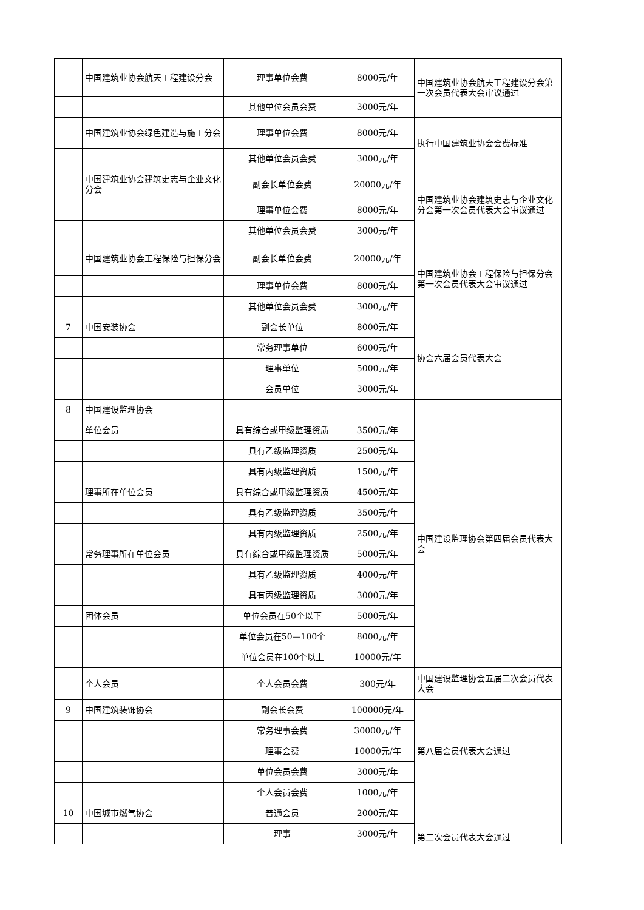| | 中国建筑业协会航天工程建设分会 | 理事单位会费 | 8000元/年 | 中国建筑业协会航天工程建设分会第一次会员代表大会审议通过 |
| | | 其他单位会员会费 | 3000元/年 | |
| | 中国建筑业协会绿色建造与施工分会 | 理事单位会费 | 8000元/年 | 执行中国建筑业协会会费标准 |
| | | 其他单位会员会费 | 3000元/年 | |
| | 中国建筑业协会建筑史志与企业文化分会 | 副会长单位会费 | 20000元/年 | 中国建筑业协会建筑史志与企业文化分会第一次会员代表大会审议通过 |
| | | 理事单位会费 | 8000元/年 | |
| | | 其他单位会员会费 | 3000元/年 | |
| | 中国建筑业协会工程保险与担保分会 | 副会长单位会费 | 20000元/年 | 中国建筑业协会工程保险与担保分会第一次会员代表大会审议通过 |
| | | 理事单位会费 | 8000元/年 | |
| | | 其他单位会员会费 | 3000元/年 | |
| 7 | 中国安装协会 | 副会长单位 | 8000元/年 | 协会六届会员代表大会 |
| | | 常务理事单位 | 6000元/年 | |
| | | 理事单位 | 5000元/年 | |
| | | 会员单位 | 3000元/年 | |
| 8 | 中国建设监理协会 | | | |
| | 单位会员 | 具有综合或甲级监理资质 | 3500元/年 | 中国建设监理协会第四届会员代表大会 |
| | | 具有乙级监理资质 | 2500元/年 | |
| | | 具有丙级监理资质 | 1500元/年 | |
| | 理事所在单位会员 | 具有综合或甲级监理资质 | 4500元/年 | |
| | | 具有乙级监理资质 | 3500元/年 | |
| | | 具有丙级监理资质 | 2500元/年 | |
| | 常务理事所在单位会员 | 具有综合或甲级监理资质 | 5000元/年 | |
| | | 具有乙级监理资质 | 4000元/年 | |
| | | 具有丙级监理资质 | 3000元/年 | |
| | 团体会员 | 单位会员在50个以下 | 5000元/年 | |
| | | 单位会员在50—100个 | 8000元/年 | |
| | | 单位会员在100个以上 | 10000元/年 | |
| | 个人会员 | 个人会员会费 | 300元/年 | 中国建设监理协会五届二次会员代表大会 |
| 9 | 中国建筑装饰协会 | 副会长会费 | 100000元/年 | 第八届会员代表大会通过 |
| | | 常务理事会费 | 30000元/年 | |
| | | 理事会费 | 10000元/年 | |
| | | 单位会员会费 | 3000元/年 | |
| | | 个人会员会费 | 1000元/年 | |
| 10 | 中国城市燃气协会 | 普通会员 | 2000元/年 | 第二次会员代表大会通过 |
| | | 理事 | 3000元/年 | |